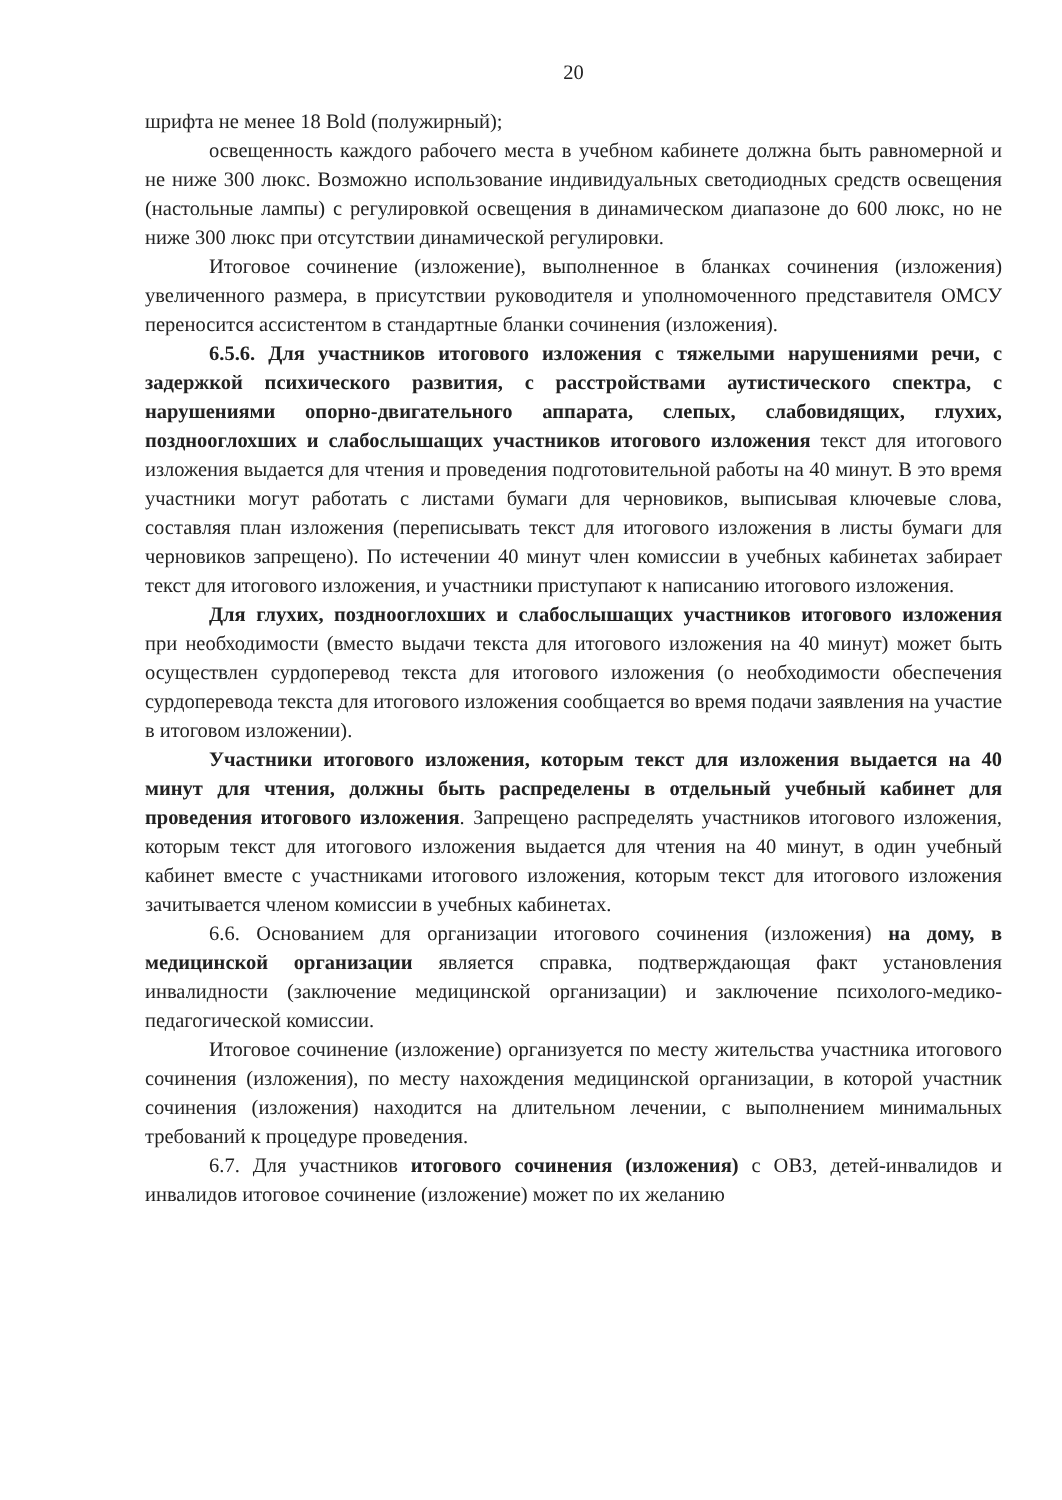20
шрифта не менее 18 Bold (полужирный);
освещенность каждого рабочего места в учебном кабинете должна быть равномерной и не ниже 300 люкс. Возможно использование индивидуальных светодиодных средств освещения (настольные лампы) с регулировкой освещения в динамическом диапазоне до 600 люкс, но не ниже 300 люкс при отсутствии динамической регулировки.
Итоговое сочинение (изложение), выполненное в бланках сочинения (изложения) увеличенного размера, в присутствии руководителя и уполномоченного представителя ОМСУ переносится ассистентом в стандартные бланки сочинения (изложения).
6.5.6. Для участников итогового изложения с тяжелыми нарушениями речи, с задержкой психического развития, с расстройствами аутистического спектра, с нарушениями опорно-двигательного аппарата, слепых, слабовидящих, глухих, позднооглохших и слабослышащих участников итогового изложения текст для итогового изложения выдается для чтения и проведения подготовительной работы на 40 минут. В это время участники могут работать с листами бумаги для черновиков, выписывая ключевые слова, составляя план изложения (переписывать текст для итогового изложения в листы бумаги для черновиков запрещено). По истечении 40 минут член комиссии в учебных кабинетах забирает текст для итогового изложения, и участники приступают к написанию итогового изложения.
Для глухих, позднооглохших и слабослышащих участников итогового изложения при необходимости (вместо выдачи текста для итогового изложения на 40 минут) может быть осуществлен сурдоперевод текста для итогового изложения (о необходимости обеспечения сурдоперевода текста для итогового изложения сообщается во время подачи заявления на участие в итоговом изложении).
Участники итогового изложения, которым текст для изложения выдается на 40 минут для чтения, должны быть распределены в отдельный учебный кабинет для проведения итогового изложения. Запрещено распределять участников итогового изложения, которым текст для итогового изложения выдается для чтения на 40 минут, в один учебный кабинет вместе с участниками итогового изложения, которым текст для итогового изложения зачитывается членом комиссии в учебных кабинетах.
6.6. Основанием для организации итогового сочинения (изложения) на дому, в медицинской организации является справка, подтверждающая факт установления инвалидности (заключение медицинской организации) и заключение психолого-медико-педагогической комиссии.
Итоговое сочинение (изложение) организуется по месту жительства участника итогового сочинения (изложения), по месту нахождения медицинской организации, в которой участник сочинения (изложения) находится на длительном лечении, с выполнением минимальных требований к процедуре проведения.
6.7. Для участников итогового сочинения (изложения) с ОВЗ, детей-инвалидов и инвалидов итоговое сочинение (изложение) может по их желанию